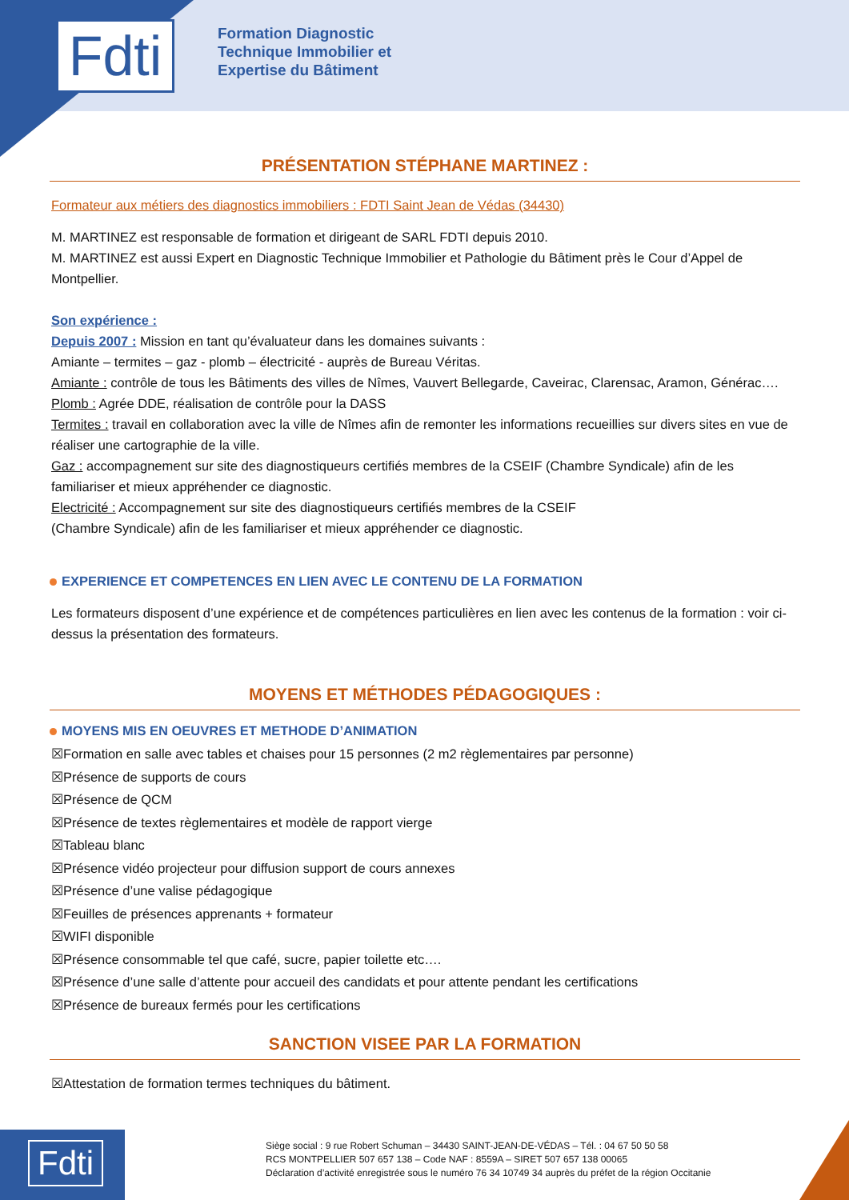Fdti
Formation Diagnostic
Technique Immobilier et
Expertise du Bâtiment
PRÉSENTATION STÉPHANE MARTINEZ :
Formateur aux métiers des diagnostics immobiliers : FDTI Saint Jean de Védas (34430)
M. MARTINEZ est responsable de formation et dirigeant de SARL FDTI depuis 2010.
M. MARTINEZ est aussi Expert en Diagnostic Technique Immobilier et Pathologie du Bâtiment près le Cour d’Appel de Montpellier.
Son expérience :
Depuis 2007 : Mission en tant qu’évaluateur dans les domaines suivants :
Amiante – termites – gaz - plomb – électricité - auprès de Bureau Véritas.
Amiante : contrôle de tous les Bâtiments des villes de Nîmes, Vauvert Bellegarde, Caveirac, Clarensac, Aramon, Générac….
Plomb : Agrée DDE, réalisation de contrôle pour la DASS
Termites : travail en collaboration avec la ville de Nîmes afin de remonter les informations recueillies sur divers sites en vue de réaliser une cartographie de la ville.
Gaz : accompagnement sur site des diagnostiqueurs certifiés membres de la CSEIF (Chambre Syndicale) afin de les familiariser et mieux appréhender ce diagnostic.
Electricité : Accompagnement sur site des diagnostiqueurs certifiés membres de la CSEIF
(Chambre Syndicale) afin de les familiariser et mieux appréhender ce diagnostic.
EXPERIENCE ET COMPETENCES EN LIEN AVEC LE CONTENU DE LA FORMATION
Les formateurs disposent d’une expérience et de compétences particulières en lien avec les contenus de la formation : voir ci-dessus la présentation des formateurs.
MOYENS ET MÉTHODES PÉDAGOGIQUES :
MOYENS MIS EN OEUVRES ET METHODE D’ANIMATION
☒Formation en salle avec tables et chaises pour 15 personnes (2 m2 règlementaires par personne)
☒Présence de supports de cours
☒Présence de QCM
☒Présence de textes règlementaires et modèle de rapport vierge
☒Tableau blanc
☒Présence vidéo projecteur pour diffusion support de cours annexes
☒Présence d’une valise pédagogique
☒Feuilles de présences apprenants + formateur
☒WIFI disponible
☒Présence consommable tel que café, sucre, papier toilette etc….
☒Présence d’une salle d’attente pour accueil des candidats et pour attente pendant les certifications
☒Présence de bureaux fermés pour les certifications
SANCTION VISEE PAR LA FORMATION
☒Attestation de formation termes techniques du bâtiment.
Fdti
Siège social : 9 rue Robert Schuman – 34430 SAINT-JEAN-DE-VÉDAS – Tél. : 04 67 50 50 58
RCS MONTPELLIER 507 657 138 – Code NAF : 8559A – SIRET 507 657 138 00065
Déclaration d’activité enregistrée sous le numéro 76 34 10749 34 auprès du préfet de la région Occitanie